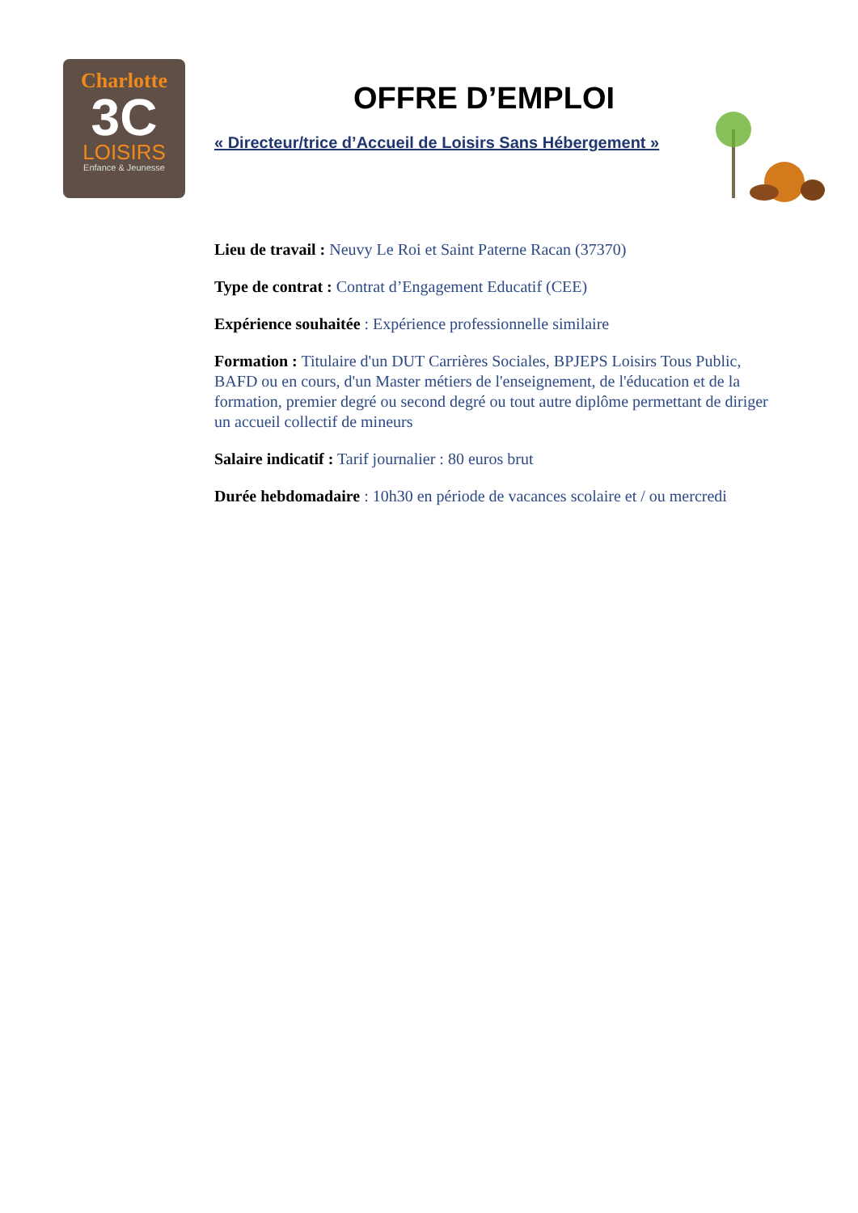Charlotte
3C
LOISIRS
Enfance & Jeunesse
OFFRE D’EMPLOI
« Directeur/trice d’Accueil de Loisirs Sans Hébergement »
Lieu de travail : Neuvy Le Roi et Saint Paterne Racan (37370)
Type de contrat : Contrat d’Engagement Educatif (CEE)
Expérience souhaitée : Expérience professionnelle similaire
Formation : Titulaire d'un DUT Carrières Sociales, BPJEPS Loisirs Tous Public, BAFD ou en cours, d'un Master métiers de l'enseignement, de l'éducation et de la formation, premier degré ou second degré ou tout autre diplôme permettant de diriger un accueil collectif de mineurs
Salaire indicatif : Tarif journalier : 80 euros brut
Durée hebdomadaire : 10h30 en période de vacances scolaire et / ou mercredi